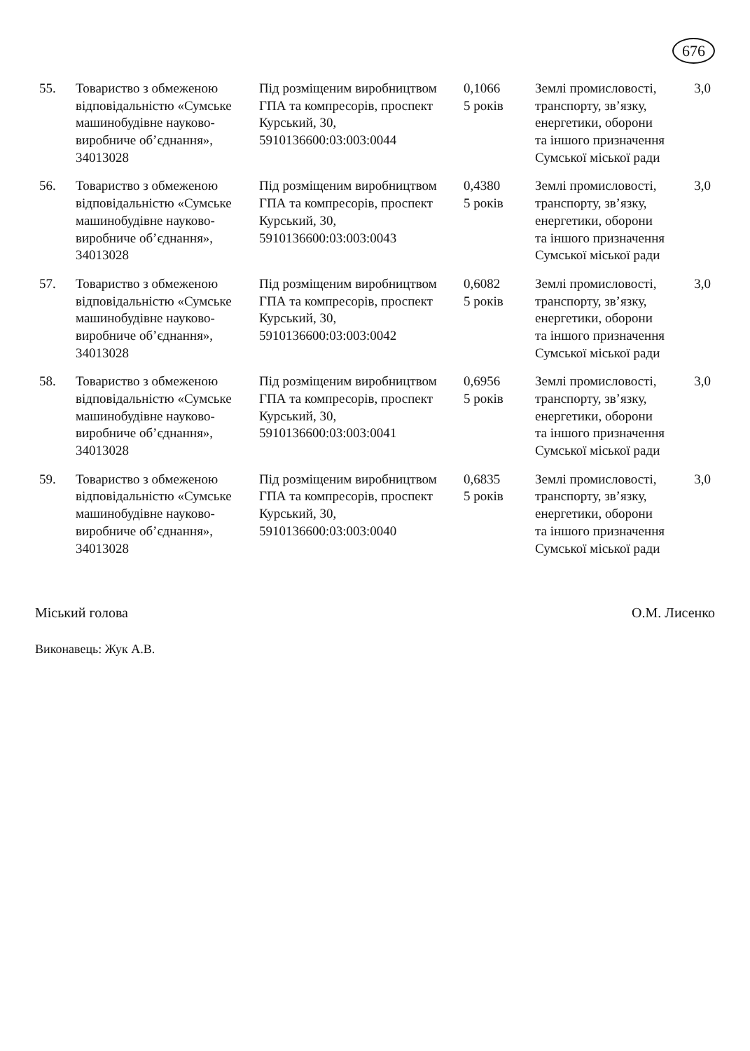676
| 55. | Товариство з обмеженою відповідальністю «Сумське машинобудівне науково-виробниче об’єднання», 34013028 | Під розміщеним виробництвом ГПА та компресорів, проспект Курський, 30, 5910136600:03:003:0044 | 0,1066 5 років | Землі промисловості, транспорту, зв’язку, енергетики, оборони та іншого призначення Сумської міської ради | 3,0 |
| 56. | Товариство з обмеженою відповідальністю «Сумське машинобудівне науково-виробниче об’єднання», 34013028 | Під розміщеним виробництвом ГПА та компресорів, проспект Курський, 30, 5910136600:03:003:0043 | 0,4380 5 років | Землі промисловості, транспорту, зв’язку, енергетики, оборони та іншого призначення Сумської міської ради | 3,0 |
| 57. | Товариство з обмеженою відповідальністю «Сумське машинобудівне науково-виробниче об’єднання», 34013028 | Під розміщеним виробництвом ГПА та компресорів, проспект Курський, 30, 5910136600:03:003:0042 | 0,6082 5 років | Землі промисловості, транспорту, зв’язку, енергетики, оборони та іншого призначення Сумської міської ради | 3,0 |
| 58. | Товариство з обмеженою відповідальністю «Сумське машинобудівне науково-виробниче об’єднання», 34013028 | Під розміщеним виробництвом ГПА та компресорів, проспект Курський, 30, 5910136600:03:003:0041 | 0,6956 5 років | Землі промисловості, транспорту, зв’язку, енергетики, оборони та іншого призначення Сумської міської ради | 3,0 |
| 59. | Товариство з обмеженою відповідальністю «Сумське машинобудівне науково-виробниче об’єднання», 34013028 | Під розміщеним виробництвом ГПА та компресорів, проспект Курський, 30, 5910136600:03:003:0040 | 0,6835 5 років | Землі промисловості, транспорту, зв’язку, енергетики, оборони та іншого призначення Сумської міської ради | 3,0 |
Міський голова О.М. Лисенко
Виконавець: Жук А.В.